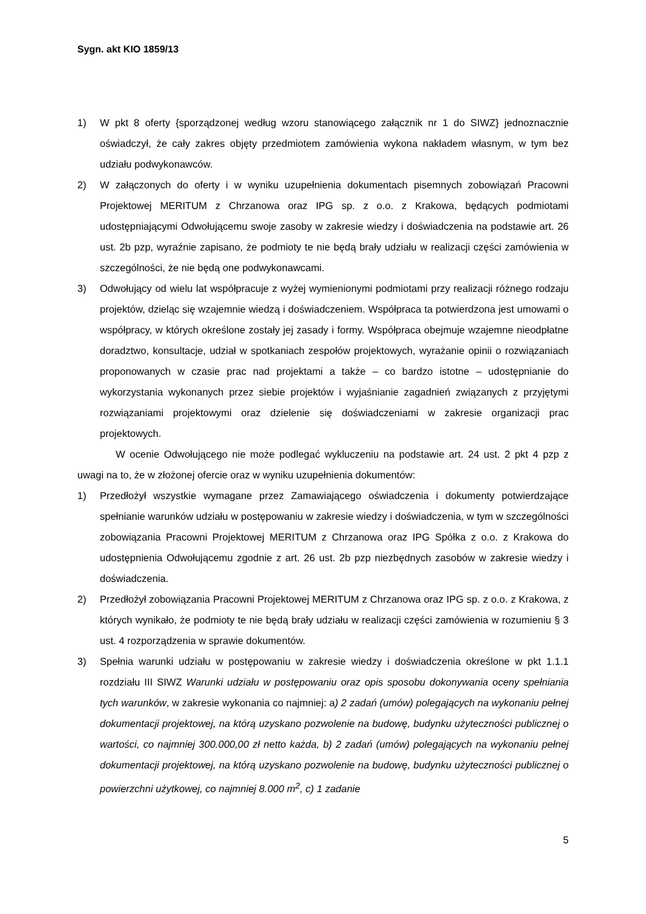Sygn. akt KIO 1859/13
1) W pkt 8 oferty {sporządzonej według wzoru stanowiącego załącznik nr 1 do SIWZ} jednoznacznie oświadczył, że cały zakres objęty przedmiotem zamówienia wykona nakładem własnym, w tym bez udziału podwykonawców.
2) W załączonych do oferty i w wyniku uzupełnienia dokumentach pisemnych zobowiązań Pracowni Projektowej MERITUM z Chrzanowa oraz IPG sp. z o.o. z Krakowa, będących podmiotami udostępniającymi Odwołującemu swoje zasoby w zakresie wiedzy i doświadczenia na podstawie art. 26 ust. 2b pzp, wyraźnie zapisano, że podmioty te nie będą brały udziału w realizacji części zamówienia w szczególności, że nie będą one podwykonawcami.
3) Odwołujący od wielu lat współpracuje z wyżej wymienionymi podmiotami przy realizacji różnego rodzaju projektów, dzieląc się wzajemnie wiedzą i doświadczeniem. Współpraca ta potwierdzona jest umowami o współpracy, w których określone zostały jej zasady i formy. Współpraca obejmuje wzajemne nieodpłatne doradztwo, konsultacje, udział w spotkaniach zespołów projektowych, wyrażanie opinii o rozwiązaniach proponowanych w czasie prac nad projektami a także – co bardzo istotne – udostępnianie do wykorzystania wykonanych przez siebie projektów i wyjaśnianie zagadnień związanych z przyjętymi rozwiązaniami projektowymi oraz dzielenie się doświadczeniami w zakresie organizacji prac projektowych.
W ocenie Odwołującego nie może podlegać wykluczeniu na podstawie art. 24 ust. 2 pkt 4 pzp z uwagi na to, że w złożonej ofercie oraz w wyniku uzupełnienia dokumentów:
1) Przedłożył wszystkie wymagane przez Zamawiającego oświadczenia i dokumenty potwierdzające spełnianie warunków udziału w postępowaniu w zakresie wiedzy i doświadczenia, w tym w szczególności zobowiązania Pracowni Projektowej MERITUM z Chrzanowa oraz IPG Spółka z o.o. z Krakowa do udostępnienia Odwołującemu zgodnie z art. 26 ust. 2b pzp niezbędnych zasobów w zakresie wiedzy i doświadczenia.
2) Przedłożył zobowiązania Pracowni Projektowej MERITUM z Chrzanowa oraz IPG sp. z o.o. z Krakowa, z których wynikało, że podmioty te nie będą brały udziału w realizacji części zamówienia w rozumieniu § 3 ust. 4 rozporządzenia w sprawie dokumentów.
3) Spełnia warunki udziału w postępowaniu w zakresie wiedzy i doświadczenia określone w pkt 1.1.1 rozdziału III SIWZ Warunki udziału w postępowaniu oraz opis sposobu dokonywania oceny spełniania tych warunków, w zakresie wykonania co najmniej: a) 2 zadań (umów) polegających na wykonaniu pełnej dokumentacji projektowej, na którą uzyskano pozwolenie na budowę, budynku użyteczności publicznej o wartości, co najmniej 300.000,00 zł netto każda, b) 2 zadań (umów) polegających na wykonaniu pełnej dokumentacji projektowej, na którą uzyskano pozwolenie na budowę, budynku użyteczności publicznej o powierzchni użytkowej, co najmniej 8.000 m<sup>2</sup>, c) 1 zadanie
5